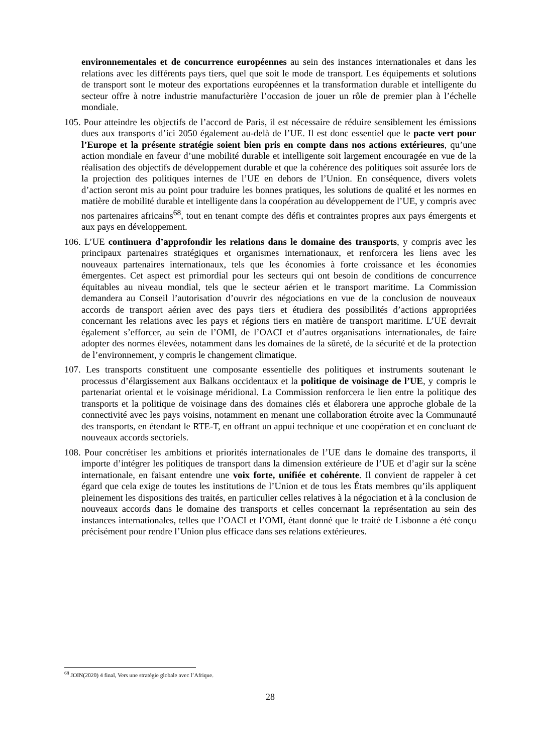environnementales et de concurrence européennes au sein des instances internationales et dans les relations avec les différents pays tiers, quel que soit le mode de transport. Les équipements et solutions de transport sont le moteur des exportations européennes et la transformation durable et intelligente du secteur offre à notre industrie manufacturière l’occasion de jouer un rôle de premier plan à l’échelle mondiale.
105. Pour atteindre les objectifs de l’accord de Paris, il est nécessaire de réduire sensiblement les émissions dues aux transports d’ici 2050 également au-delà de l’UE. Il est donc essentiel que le pacte vert pour l’Europe et la présente stratégie soient bien pris en compte dans nos actions extérieures, qu’une action mondiale en faveur d’une mobilité durable et intelligente soit largement encouragée en vue de la réalisation des objectifs de développement durable et que la cohérence des politiques soit assurée lors de la projection des politiques internes de l’UE en dehors de l’Union. En conséquence, divers volets d’action seront mis au point pour traduire les bonnes pratiques, les solutions de qualité et les normes en matière de mobilité durable et intelligente dans la coopération au développement de l’UE, y compris avec nos partenaires africains<sup>68</sup>, tout en tenant compte des défis et contraintes propres aux pays émergents et aux pays en développement.
106. L’UE continuera d’approfondir les relations dans le domaine des transports, y compris avec les principaux partenaires stratégiques et organismes internationaux, et renforcera les liens avec les nouveaux partenaires internationaux, tels que les économies à forte croissance et les économies émergentes. Cet aspect est primordial pour les secteurs qui ont besoin de conditions de concurrence équitables au niveau mondial, tels que le secteur aérien et le transport maritime. La Commission demandera au Conseil l’autorisation d’ouvrir des négociations en vue de la conclusion de nouveaux accords de transport aérien avec des pays tiers et étudiera des possibilités d’actions appropriées concernant les relations avec les pays et régions tiers en matière de transport maritime. L’UE devrait également s’efforcer, au sein de l’OMI, de l’OACI et d’autres organisations internationales, de faire adopter des normes élevées, notamment dans les domaines de la sûreté, de la sécurité et de la protection de l’environnement, y compris le changement climatique.
107. Les transports constituent une composante essentielle des politiques et instruments soutenant le processus d’élargissement aux Balkans occidentaux et la politique de voisinage de l’UE, y compris le partenariat oriental et le voisinage méridional. La Commission renforcera le lien entre la politique des transports et la politique de voisinage dans des domaines clés et élaborera une approche globale de la connectivité avec les pays voisins, notamment en menant une collaboration étroite avec la Communauté des transports, en étendant le RTE-T, en offrant un appui technique et une coopération et en concluant de nouveaux accords sectoriels.
108. Pour concrétiser les ambitions et priorités internationales de l’UE dans le domaine des transports, il importe d’intégrer les politiques de transport dans la dimension extérieure de l’UE et d’agir sur la scène internationale, en faisant entendre une voix forte, unifiée et cohérente. Il convient de rappeler à cet égard que cela exige de toutes les institutions de l’Union et de tous les États membres qu’ils appliquent pleinement les dispositions des traités, en particulier celles relatives à la négociation et à la conclusion de nouveaux accords dans le domaine des transports et celles concernant la représentation au sein des instances internationales, telles que l’OACI et l’OMI, étant donné que le traité de Lisbonne a été conçu précisément pour rendre l’Union plus efficace dans ses relations extérieures.
<sup>68</sup> JOIN(2020) 4 final, Vers une stratégie globale avec l’Afrique.
28